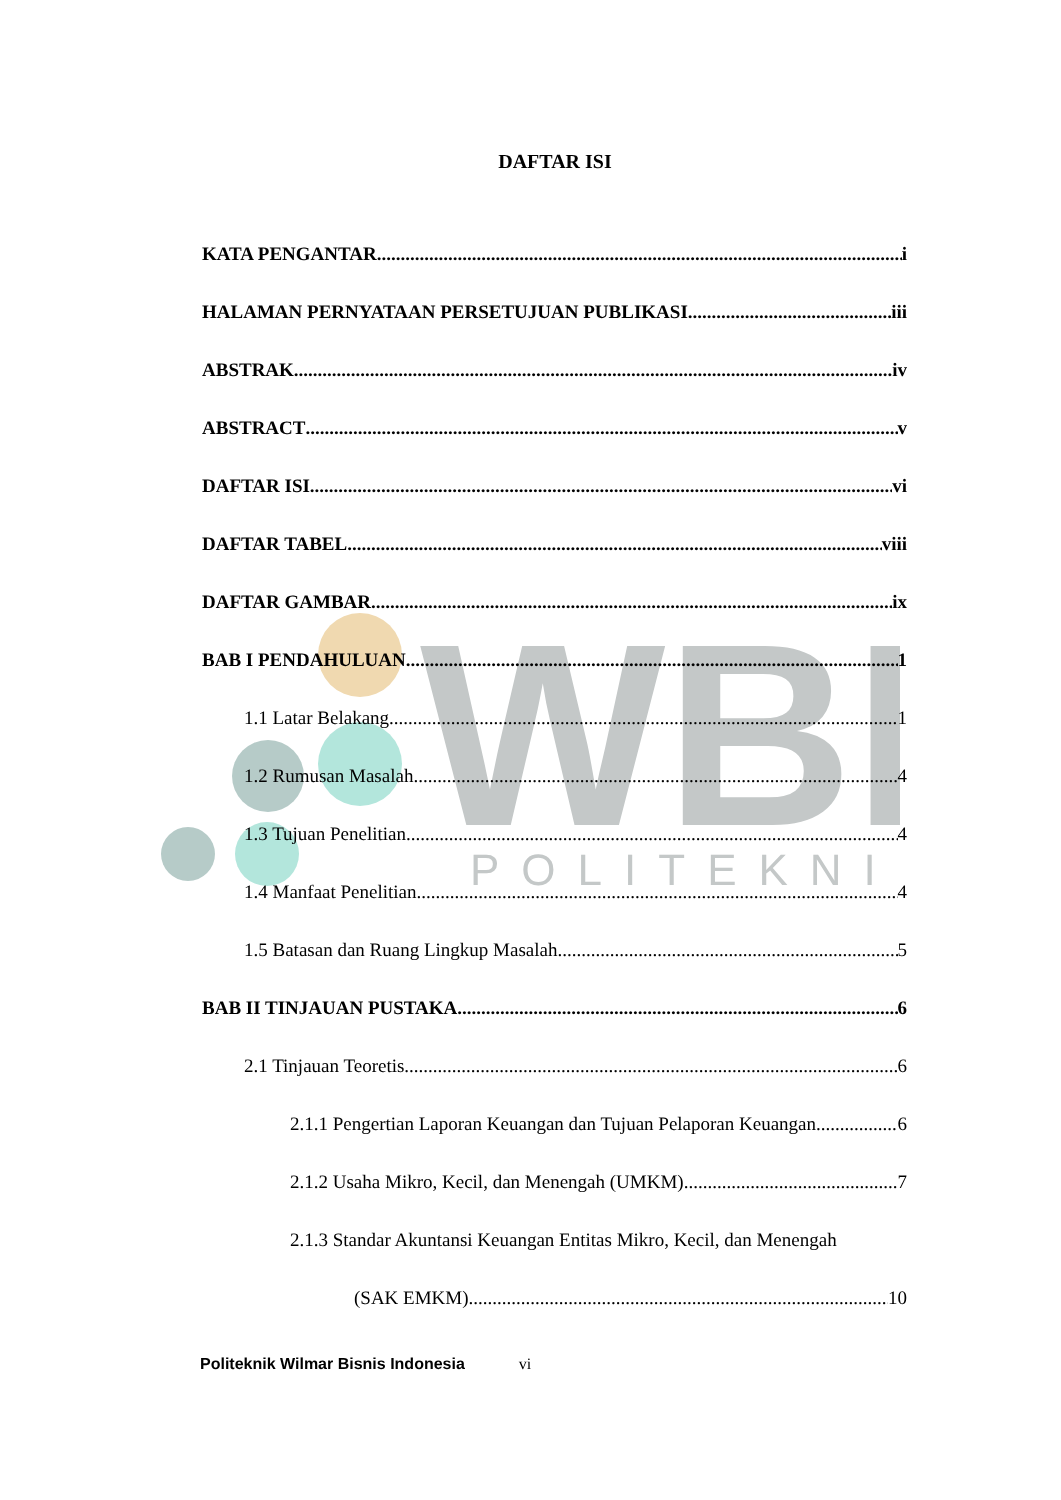WBI
POLITEKNIK
DAFTAR ISI
KATA PENGANTAR i
HALAMAN PERNYATAAN PERSETUJUAN PUBLIKASI iii
ABSTRAK iv
ABSTRACT v
DAFTAR ISI vi
DAFTAR TABEL viii
DAFTAR GAMBAR ix
BAB I PENDAHULUAN 1
1.1 Latar Belakang 1
1.2 Rumusan Masalah 4
1.3 Tujuan Penelitian 4
1.4 Manfaat Penelitian 4
1.5 Batasan dan Ruang Lingkup Masalah 5
BAB II TINJAUAN PUSTAKA 6
2.1 Tinjauan Teoretis 6
2.1.1 Pengertian Laporan Keuangan dan Tujuan Pelaporan Keuangan 6
2.1.2 Usaha Mikro, Kecil, dan Menengah (UMKM) 7
2.1.3 Standar Akuntansi Keuangan Entitas Mikro, Kecil, dan Menengah
(SAK EMKM) 10
Politeknik Wilmar Bisnis Indonesia vi